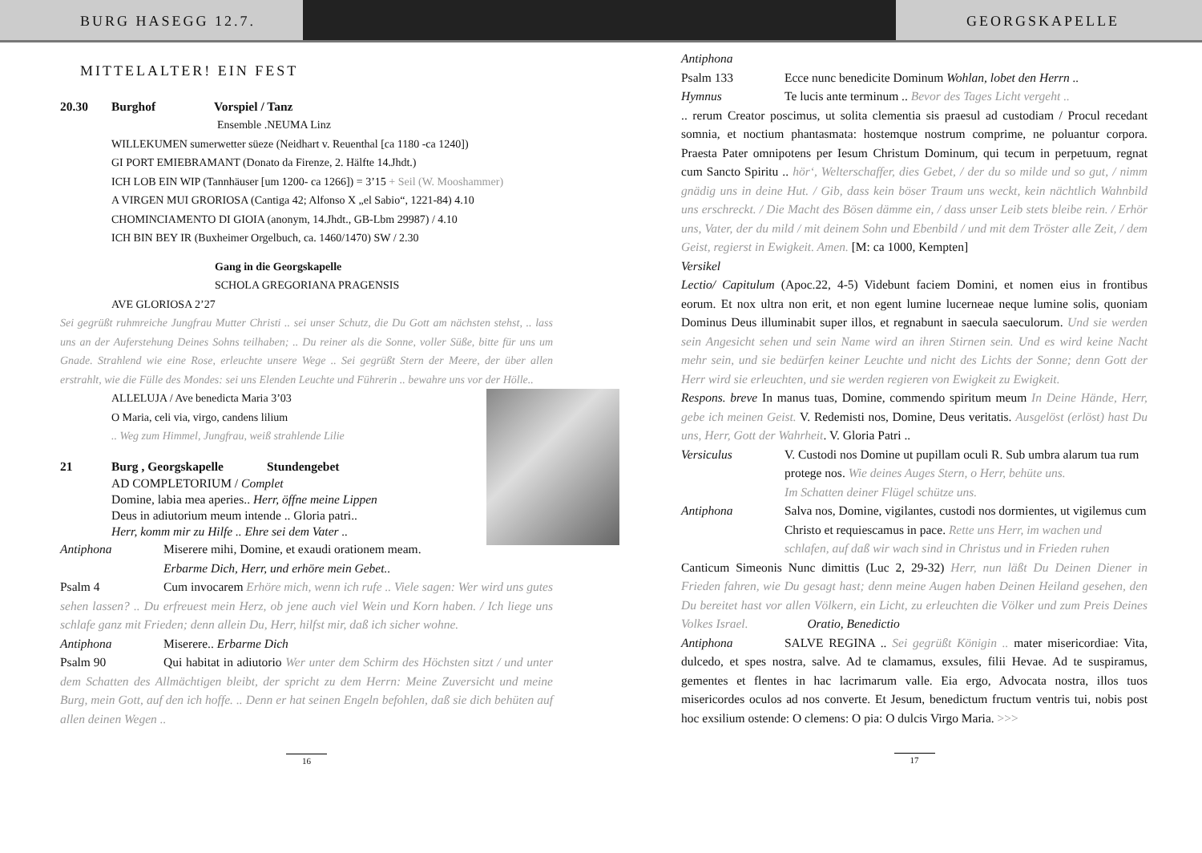BURG HASEGG 12.7. GEORGSKAPELLE
MITTELALTER! EIN FEST
20.30 Burghof Vorspiel / Tanz
Ensemble .NEUMA Linz
WILLEKUMEN sumerwetter süeze (Neidhart v. Reuenthal [ca 1180 -ca 1240])
GI PORT EMIEBRAMANT (Donato da Firenze, 2. Hälfte 14.Jhdt.)
ICH LOB EIN WIP (Tannhäuser [um 1200- ca 1266]) = 3’15 + Seil (W. Mooshammer)
A VIRGEN MUI GRORIOSA (Cantiga 42; Alfonso X „el Sabio“, 1221-84) 4.10
CHOMINCIAMENTO DI GIOIA (anonym, 14.Jhdt., GB-Lbm 29987) / 4.10
ICH BIN BEY IR (Buxheimer Orgelbuch, ca. 1460/1470) SW / 2.30
Gang in die Georgskapelle
SCHOLA GREGORIANA PRAGENSIS
AVE GLORIOSA 2’27
Sei gegrüßt ruhmreiche Jungfrau Mutter Christi .. sei unser Schutz, die Du Gott am nächsten stehst, .. lass uns an der Auferstehung Deines Sohns teilhaben; .. Du reiner als die Sonne, voller Süße, bitte für uns um Gnade. Strahlend wie eine Rose, erleuchte unsere Wege .. Sei gegrüßt Stern der Meere, der über allen erstrahlt, wie die Fülle des Mondes: sei uns Elenden Leuchte und Führerin .. bewahre uns vor der Hölle..
ALLELUJA / Ave benedicta Maria 3’03
O Maria, celi via, virgo, candens lilium
.. Weg zum Himmel, Jungfrau, weiß strahlende Lilie
21 Burg , Georgskapelle Stundengebet
AD COMPLETORIUM / Complet
Domine, labia mea aperies.. Herr, öffne meine Lippen
Deus in adiutorium meum intende .. Gloria patri..
Herr, komm mir zu Hilfe .. Ehre sei dem Vater ..
Antiphona Miserere mihi, Domine, et exaudi orationem meam.
Erbarme Dich, Herr, und erhöre mein Gebet..
Psalm 4 Cum invocarem Erhöre mich, wenn ich rufe .. Viele sagen: Wer wird uns gutes sehen lassen? .. Du erfreuest mein Herz, ob jene auch viel Wein und Korn haben. / Ich liege uns schlafe ganz mit Frieden; denn allein Du, Herr, hilfst mir, daß ich sicher wohne.
Antiphona Miserere.. Erbarme Dich
Psalm 90 Qui habitat in adiutorio Wer unter dem Schirm des Höchsten sitzt / und unter dem Schatten des Allmächtigen bleibt, der spricht zu dem Herrn: Meine Zuversicht und meine Burg, mein Gott, auf den ich hoffe. .. Denn er hat seinen Engeln befohlen, daß sie dich behüten auf allen deinen Wegen ..
16
Antiphona
Psalm 133 Ecce nunc benedicite Dominum Wohlan, lobet den Herrn ..
Hymnus Te lucis ante terminum .. Bevor des Tages Licht vergeht ..
.. rerum Creator poscimus, ut solita clementia sis praesul ad custodiam / Procul recedant somnia, et noctium phantasmata: hostemque nostrum comprime, ne poluantur corpora. Praesta Pater omnipotens per Iesum Christum Dominum, qui tecum in perpetuum, regnat cum Sancto Spiritu .. hör‘, Welterschaffer, dies Gebet, / der du so milde und so gut, / nimm gnädig uns in deine Hut. / Gib, dass kein böser Traum uns weckt, kein nächtlich Wahnbild uns erschreckt. / Die Macht des Bösen dämme ein, / dass unser Leib stets bleibe rein. / Erhör uns, Vater, der du mild / mit deinem Sohn und Ebenbild / und mit dem Tröster alle Zeit, / dem Geist, regierst in Ewigkeit. Amen. [M: ca 1000, Kempten]
Versikel
Lectio/ Capitulum (Apoc.22, 4-5) Videbunt faciem Domini, et nomen eius in frontibus eorum. Et nox ultra non erit, et non egent lumine lucerneae neque lumine solis, quoniam Dominus Deus illuminabit super illos, et regnabunt in saecula saeculorum. Und sie werden sein Angesicht sehen und sein Name wird an ihren Stirnen sein. Und es wird keine Nacht mehr sein, und sie bedürfen keiner Leuchte und nicht des Lichts der Sonne; denn Gott der Herr wird sie erleuchten, und sie werden regieren von Ewigkeit zu Ewigkeit.
Respons. breve In manus tuas, Domine, commendo spiritum meum In Deine Hände, Herr, gebe ich meinen Geist. V. Redemisti nos, Domine, Deus veritatis. Ausgelöst (erlöst) hast Du uns, Herr, Gott der Wahrheit. V. Gloria Patri ..
Versiculus V. Custodi nos Domine ut pupillam oculi R. Sub umbra alarum tua rum protege nos. Wie deines Auges Stern, o Herr, behüte uns.
Im Schatten deiner Flügel schütze uns.
Antiphona Salva nos, Domine, vigilantes, custodi nos dormientes, ut vigilemus cum Christo et requiescamus in pace. Rette uns Herr, im wachen und schlafen, auf daß wir wach sind in Christus und in Frieden ruhen
Canticum Simeonis Nunc dimittis (Luc 2, 29-32) Herr, nun läßt Du Deinen Diener in Frieden fahren, wie Du gesagt hast; denn meine Augen haben Deinen Heiland gesehen, den Du bereitet hast vor allen Völkern, ein Licht, zu erleuchten die Völker und zum Preis Deines Volkes Israel. Oratio, Benedictio
Antiphona SALVE REGINA .. Sei gegrüßt Königin .. mater misericordiae: Vita, dulcedo, et spes nostra, salve. Ad te clamamus, exsules, filii Hevae. Ad te suspiramus, gementes et flentes in hac lacrimarum valle. Eia ergo, Advocata nostra, illos tuos misericordes oculos ad nos converte. Et Jesum, benedictum fructum ventris tui, nobis post hoc exsilium ostende: O clemens: O pia: O dulcis Virgo Maria. >>>
17